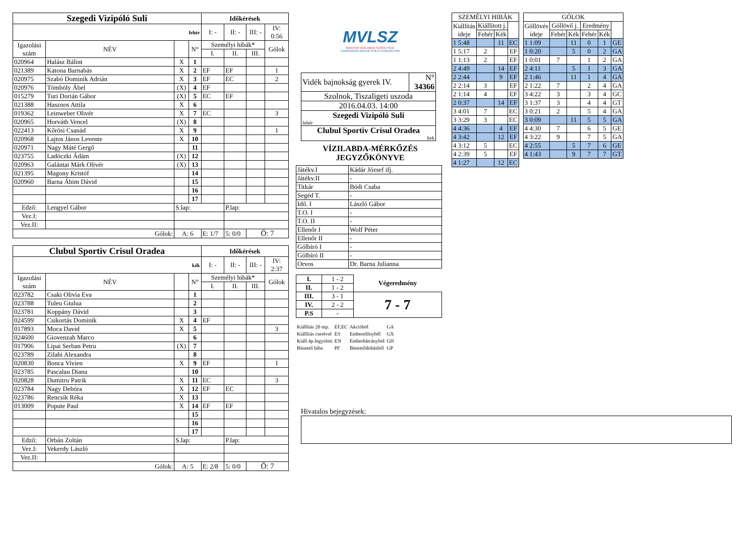| Szegedi Vizipóló Suli | | | | Időkérések | | | |
| --- | --- | --- | --- | --- | --- | --- | --- |
| fehér | | | | I: - | II: - | III: - | IV: 0:56 |
| Igazolási szám | NÉV | | N° | Személyi hibák* | | | Gólok |
| | | | | I. | II. | III. | |
| 020964 | Halász Bálint | X | 1 | | | | |
| 021389 | Katona Barnabás | X | 2 | EF | EF | | 1 |
| 020975 | Szabó Dominik Adrián | X | 3 | EF | EC | | 2 |
| 020976 | Tömböly Ábel | (X) | 4 | EF | | | |
| 015279 | Turi Dorián Gábor | (X) | 5 | EC | EF | | |
| 021388 | Hasznos Attila | X | 6 | | | | |
| 019362 | Leinweber Olivér | X | 7 | EC | | | 3 |
| 020965 | Horváth Vencel | (X) | 8 | | | | |
| 022413 | Kőrösi Csanád | X | 9 | | | | 1 |
| 020968 | Lajtos János Levente | X | 10 | | | | |
| 020971 | Nagy Máté Gergő | | 11 | | | | |
| 023755 | Ladóczki Ádám | (X) | 12 | | | | |
| 020963 | Galántai Márk Olivér | (X) | 13 | | | | |
| 021395 | Magony Kristóf | | 14 | | | | |
| 020960 | Barna Áhim Dávid | | 15 | | | | |
| | | | 16 | | | | |
| | | | 17 | | | | |
| Edző: | Lengyel Gábor | S.lap: | | | P.lap: | | |
| Vez.I: | | | | | | | |
| Vez.II: | | | | | | | |
| Gólok: | | A: 6 | | E: 1/7 | 5: 0/0 | Ö: 7 | |
| Clubul Sportiv Crisul Oradea | | | | Időkérések | | | |
| --- | --- | --- | --- | --- | --- | --- | --- |
| kék | | | | I: - | II: - | III: - | IV: 2:37 |
| Igazolási szám | NÉV | | N° | Személyi hibák* | | | Gólok |
| | | | | I. | II. | III. | |
| 023782 | Csaki Olivia Eva | | 1 | | | | |
| 023788 | Tuleu Giulua | | 2 | | | | |
| 023781 | Koppány Dávid | | 3 | | | | |
| 024599 | Csikortás Dominik | X | 4 | EF | | | |
| 017893 | Moca David | X | 5 | | | | 3 |
| 024600 | Giovenzah Marco | | 6 | | | | |
| 017906 | Lipai Serban Petru | (X) | 7 | | | | |
| 023789 | Zilahi Alexandra | | 8 | | | | |
| 020830 | Bonca Vivien | X | 9 | EF | | | 1 |
| 023785 | Pascalau Diana | | 10 | | | | |
| 020828 | Dumitru Patrik | X | 11 | EC | | | 3 |
| 023784 | Nagy Debóra | X | 12 | EF | EC | | |
| 023786 | Rencsik Réka | X | 13 | | | | |
| 013009 | Popute Paul | X | 14 | EF | EF | | |
| | | | 15 | | | | |
| | | | 16 | | | | |
| | | | 17 | | | | |
| Edző: | Orbán Zoltán | S.lap: | | | P.lap: | | |
| Vez.I: | Vekerdy László | | | | | | |
| Vez.II: | | | | | | | |
| Gólok: | | A: 5 | | E: 2/8 | 5: 0/0 | Ö: 7 | |
MVLSZ
MAGYAR VÍZILABDA SZÖVETSÉG
HUNGARIAN WATER POLO FEDERATION
| Vidék bajnokság gyerek IV. | N° 34366 |
| Szolnok, Tiszaligeti uszoda | |
| 2016.04.03. 14:00 | |
| Szegedi Vizipóló Suli fehér | |
| Clubul Sportiv Crisul Oradea kek | |
VÍZILABDA-MÉRKŐZÉS
JEGYZŐKÖNYVE
| Játékv.I | Kádár József ifj. |
| Játékv.II | - |
| Titkár | Bódi Csaba |
| Segéd T. | - |
| Idő. I | László Gábor |
| T.O. I | - |
| T.O. II | - |
| Ellenőr I | Wolf Péter |
| Ellenőr II | - |
| Gólbíró I | - |
| Gólbíró II | - |
| Orvos | Dr. Barna Julianna |
| I. | 1 - 2 | Végeredmény |
| II. | 1 - 2 | |
| III. | 3 - 1 | 7 - 7 |
| IV. | 2 - 2 | |
| P.S | - | |
| Kiállítás 20 mp. | EF,EC | Akcióból | GA |
| Kiállítás cserével | ES | Emberelőnyből | GX |
| Kiáll.4p.fegyelmi | EN | Emberhátrányból | GH |
| Büntető hiba | PF | Büntetődobásból | GP |
| SZEMÉLYI HIBÁK | | | |
| --- | --- | --- | --- |
| Kiállítás ideje | Kiállított j. | | |
| | Fehér | Kék | |
| 1 5:48 | | 11 | EC |
| 1 5:17 | 2 | | EF |
| 1 1:13 | 2 | | EF |
| 2 4:49 | | 14 | EF |
| 2 2:44 | | 9 | EF |
| 2 2:14 | 3 | | EF |
| 2 1:14 | 4 | | EF |
| 2 0:37 | | 14 | EF |
| 3 4:01 | 7 | | EC |
| 3 3:29 | 3 | | EC |
| 4 4:36 | | 4 | EF |
| 4 3:42 | | 12 | EF |
| 4 3:12 | 5 | | EC |
| 4 2:39 | 5 | | EF |
| 4 1:27 | | 12 | EC |
| GÓLOK | | | | | |
| --- | --- | --- | --- | --- | --- |
| Góllövés ideje | Góllövő j. | | Eredmény | | |
| | Fehér | Kék | Fehér | Kék | |
| 1 1:09 | | 11 | 0 | 1 | GE |
| 1 0:20 | | 5 | 0 | 2 | GA |
| 1 0:01 | 7 | | 1 | 2 | GA |
| 2 4:11 | | 5 | 1 | 3 | GA |
| 2 1:46 | | 11 | 1 | 4 | GA |
| 2 1:22 | 7 | | 2 | 4 | GA |
| 3 4:22 | 3 | | 3 | 4 | GC |
| 3 1:37 | 3 | | 4 | 4 | GT |
| 3 0:21 | 2 | | 5 | 4 | GA |
| 3 0:09 | | 11 | 5 | 5 | GA |
| 4 4:30 | 7 | | 6 | 5 | GE |
| 4 3:22 | 9 | | 7 | 5 | GA |
| 4 2:55 | | 5 | 7 | 6 | GE |
| 4 1:43 | | 9 | 7 | 7 | GT |
Hivatalos bejegyzések: